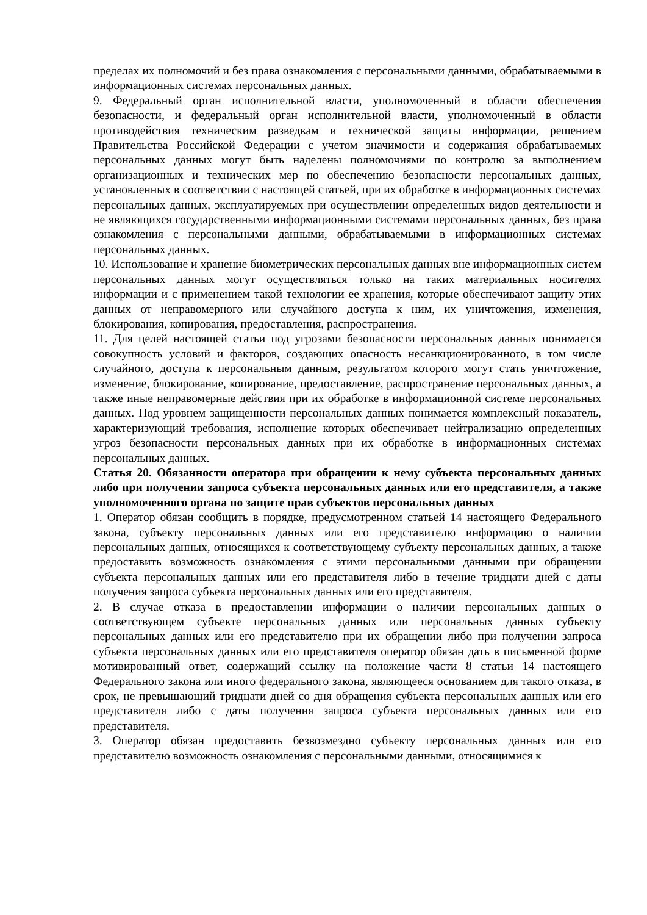пределах их полномочий и без права ознакомления с персональными данными, обрабатываемыми в информационных системах персональных данных.
9. Федеральный орган исполнительной власти, уполномоченный в области обеспечения безопасности, и федеральный орган исполнительной власти, уполномоченный в области противодействия техническим разведкам и технической защиты информации, решением Правительства Российской Федерации с учетом значимости и содержания обрабатываемых персональных данных могут быть наделены полномочиями по контролю за выполнением организационных и технических мер по обеспечению безопасности персональных данных, установленных в соответствии с настоящей статьей, при их обработке в информационных системах персональных данных, эксплуатируемых при осуществлении определенных видов деятельности и не являющихся государственными информационными системами персональных данных, без права ознакомления с персональными данными, обрабатываемыми в информационных системах персональных данных.
10. Использование и хранение биометрических персональных данных вне информационных систем персональных данных могут осуществляться только на таких материальных носителях информации и с применением такой технологии ее хранения, которые обеспечивают защиту этих данных от неправомерного или случайного доступа к ним, их уничтожения, изменения, блокирования, копирования, предоставления, распространения.
11. Для целей настоящей статьи под угрозами безопасности персональных данных понимается совокупность условий и факторов, создающих опасность несанкционированного, в том числе случайного, доступа к персональным данным, результатом которого могут стать уничтожение, изменение, блокирование, копирование, предоставление, распространение персональных данных, а также иные неправомерные действия при их обработке в информационной системе персональных данных. Под уровнем защищенности персональных данных понимается комплексный показатель, характеризующий требования, исполнение которых обеспечивает нейтрализацию определенных угроз безопасности персональных данных при их обработке в информационных системах персональных данных.
Статья 20. Обязанности оператора при обращении к нему субъекта персональных данных либо при получении запроса субъекта персональных данных или его представителя, а также уполномоченного органа по защите прав субъектов персональных данных
1. Оператор обязан сообщить в порядке, предусмотренном статьей 14 настоящего Федерального закона, субъекту персональных данных или его представителю информацию о наличии персональных данных, относящихся к соответствующему субъекту персональных данных, а также предоставить возможность ознакомления с этими персональными данными при обращении субъекта персональных данных или его представителя либо в течение тридцати дней с даты получения запроса субъекта персональных данных или его представителя.
2. В случае отказа в предоставлении информации о наличии персональных данных о соответствующем субъекте персональных данных или персональных данных субъекту персональных данных или его представителю при их обращении либо при получении запроса субъекта персональных данных или его представителя оператор обязан дать в письменной форме мотивированный ответ, содержащий ссылку на положение части 8 статьи 14 настоящего Федерального закона или иного федерального закона, являющееся основанием для такого отказа, в срок, не превышающий тридцати дней со дня обращения субъекта персональных данных или его представителя либо с даты получения запроса субъекта персональных данных или его представителя.
3. Оператор обязан предоставить безвозмездно субъекту персональных данных или его представителю возможность ознакомления с персональными данными, относящимися к